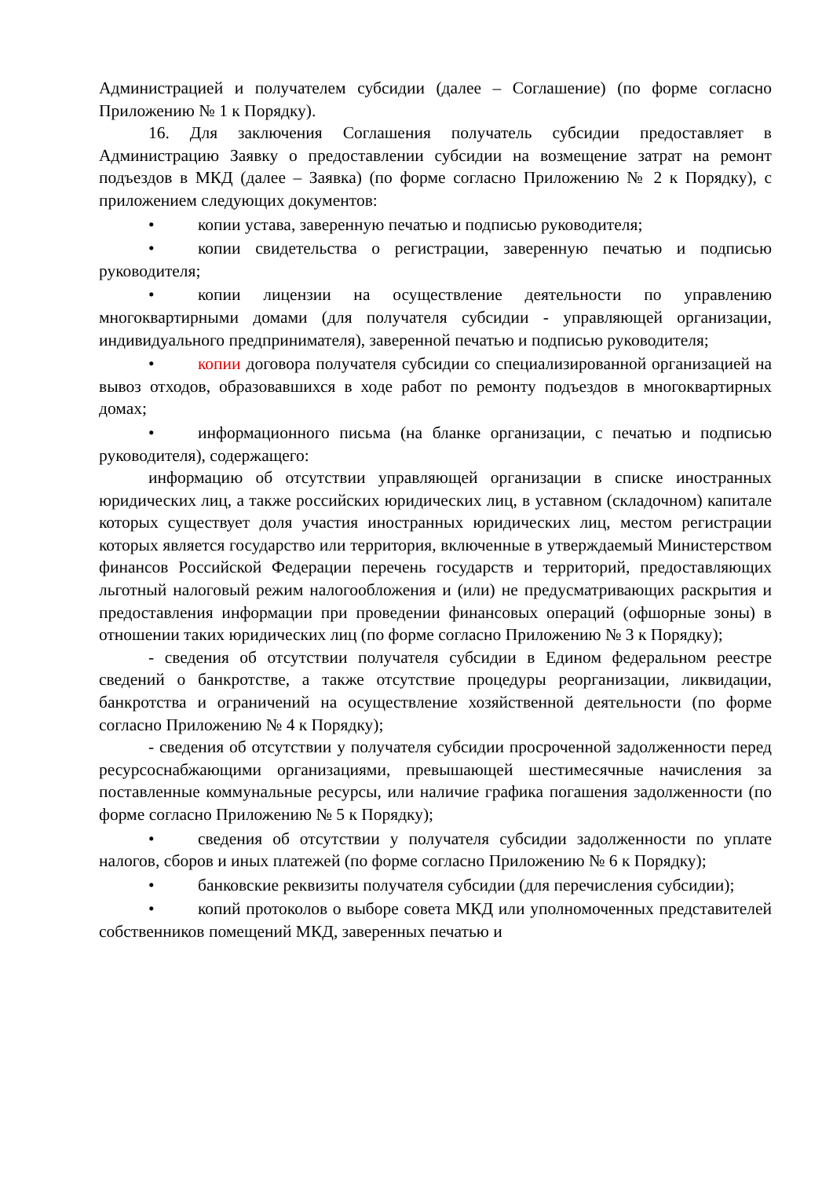Администрацией и получателем субсидии (далее – Соглашение) (по форме согласно Приложению № 1 к Порядку).
16. Для заключения Соглашения получатель субсидии предоставляет в Администрацию Заявку о предоставлении субсидии на возмещение затрат на ремонт подъездов в МКД (далее – Заявка) (по форме согласно Приложению № 2 к Порядку), с приложением следующих документов:
• копии устава, заверенную печатью и подписью руководителя;
• копии свидетельства о регистрации, заверенную печатью и подписью руководителя;
• копии лицензии на осуществление деятельности по управлению многоквартирными домами (для получателя субсидии - управляющей организации, индивидуального предпринимателя), заверенной печатью и подписью руководителя;
• копии договора получателя субсидии со специализированной организацией на вывоз отходов, образовавшихся в ходе работ по ремонту подъездов в многоквартирных домах;
• информационного письма (на бланке организации, с печатью и подписью руководителя), содержащего:
информацию об отсутствии управляющей организации в списке иностранных юридических лиц, а также российских юридических лиц, в уставном (складочном) капитале которых существует доля участия иностранных юридических лиц, местом регистрации которых является государство или территория, включенные в утверждаемый Министерством финансов Российской Федерации перечень государств и территорий, предоставляющих льготный налоговый режим налогообложения и (или) не предусматривающих раскрытия и предоставления информации при проведении финансовых операций (офшорные зоны) в отношении таких юридических лиц (по форме согласно Приложению № 3 к Порядку);
- сведения об отсутствии получателя субсидии в Едином федеральном реестре сведений о банкротстве, а также отсутствие процедуры реорганизации, ликвидации, банкротства и ограничений на осуществление хозяйственной деятельности (по форме согласно Приложению № 4 к Порядку);
- сведения об отсутствии у получателя субсидии просроченной задолженности перед ресурсоснабжающими организациями, превышающей шестимесячные начисления за поставленные коммунальные ресурсы, или наличие графика погашения задолженности (по форме согласно Приложению № 5 к Порядку);
• сведения об отсутствии у получателя субсидии задолженности по уплате налогов, сборов и иных платежей (по форме согласно Приложению № 6 к Порядку);
• банковские реквизиты получателя субсидии (для перечисления субсидии);
• копий протоколов о выборе совета МКД или уполномоченных представителей собственников помещений МКД, заверенных печатью и